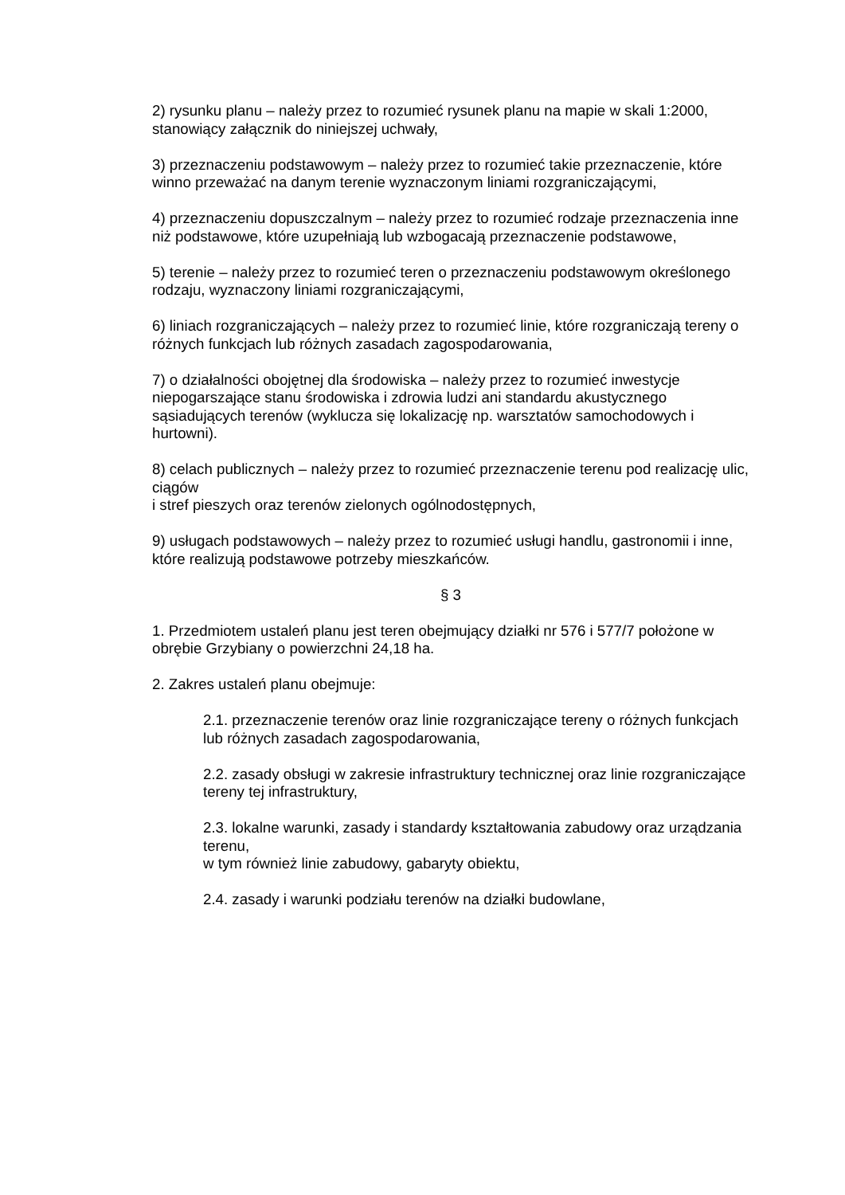2) rysunku planu – należy przez to rozumieć rysunek planu na mapie w skali 1:2000, stanowiący załącznik do niniejszej uchwały,
3) przeznaczeniu podstawowym – należy przez to rozumieć takie przeznaczenie, które winno przeważać na danym terenie wyznaczonym liniami rozgraniczającymi,
4) przeznaczeniu dopuszczalnym – należy przez to rozumieć rodzaje przeznaczenia inne niż podstawowe, które uzupełniają lub wzbogacają przeznaczenie podstawowe,
5) terenie – należy przez to rozumieć teren o przeznaczeniu podstawowym określonego rodzaju, wyznaczony liniami rozgraniczającymi,
6) liniach rozgraniczających – należy przez to rozumieć linie, które rozgraniczają tereny o różnych funkcjach lub różnych zasadach zagospodarowania,
7) o działalności obojętnej dla środowiska – należy przez to rozumieć inwestycje niepogarszające stanu środowiska i zdrowia ludzi ani standardu akustycznego sąsiadujących terenów (wyklucza się lokalizację np. warsztatów samochodowych i hurtowni).
8) celach publicznych – należy przez to rozumieć przeznaczenie terenu pod realizację ulic, ciągów
i stref pieszych oraz terenów zielonych ogólnodostępnych,
9) usługach podstawowych – należy przez to rozumieć usługi handlu, gastronomii i inne, które realizują podstawowe potrzeby mieszkańców.
§ 3
1. Przedmiotem ustaleń planu jest teren obejmujący działki nr 576 i 577/7 położone w obrębie Grzybiany o powierzchni 24,18 ha.
2. Zakres ustaleń planu obejmuje:
2.1. przeznaczenie terenów oraz linie rozgraniczające tereny o różnych funkcjach lub różnych zasadach zagospodarowania,
2.2. zasady obsługi w zakresie infrastruktury technicznej oraz linie rozgraniczające tereny tej infrastruktury,
2.3. lokalne warunki, zasady i standardy kształtowania zabudowy oraz urządzania terenu,
w tym również linie zabudowy, gabaryty obiektu,
2.4. zasady i warunki podziału terenów na działki budowlane,